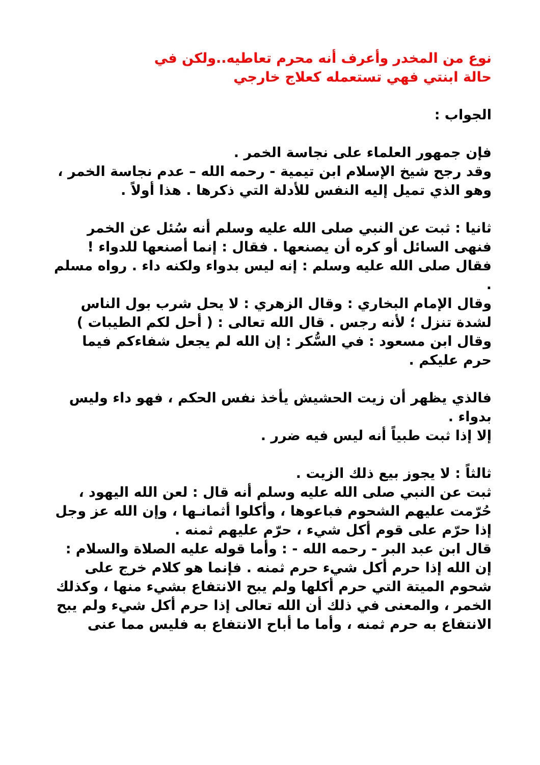نوع من المخدر وأعرف أنه محرم تعاطيه..ولكن في
حالة ابنتي فهي تستعمله كعلاج خارجي
الجواب :
فإن جمهور العلماء على نجاسة الخمر .
وقد رجح شيخ الإسلام ابن تيمية - رحمه الله – عدم نجاسة الخمر ، وهو الذي تميل إليه النفس للأدلة التي ذكرها . هذا أولاً .
ثانيا : ثبت عن النبي صلى الله عليه وسلم أنه سُئل عن الخمر فنهى السائل أو كره أن يصنعها . فقال : إنما أصنعها للدواء ! فقال صلى الله عليه وسلم : إنه ليس بدواء ولكنه داء . رواه مسلم .
وقال الإمام البخاري : وقال الزهري : لا يحل شرب بول الناس لشدة تنزل ؛ لأنه رجس . قال الله تعالى : ( أحل لكم الطيبات ) وقال ابن مسعود : في السُّكر : إن الله لم يجعل شفاءكم فيما حرم عليكم .
فالذي يظهر أن زيت الحشيش يأخذ نفس الحكم ، فهو داء وليس بدواء .
إلا إذا ثبت طبياً أنه ليس فيه ضرر .
ثالثاً : لا يجوز بيع ذلك الزيت .
ثبت عن النبي صلى الله عليه وسلم أنه قال : لعن الله اليهود ، حُرّمت عليهم الشحوم فباعوها ، وأكلوا أثمانـها ، وإن الله عز وجل إذا حرّم على قوم أكل شيء ، حرّم عليهم ثمنه .
قال ابن عبد البر - رحمه الله - : وأما قوله عليه الصلاة والسلام : إن الله إذا حرم أكل شيء حرم ثمنه . فإنما هو كلام خرج على شحوم الميتة التي حرم أكلها ولم يبح الانتفاع بشيء منها ، وكذلك الخمر ، والمعنى في ذلك أن الله تعالى إذا حرم أكل شيء ولم يبح الانتفاع به حرم ثمنه ، وأما ما أباح الانتفاع به فليس مما عنى